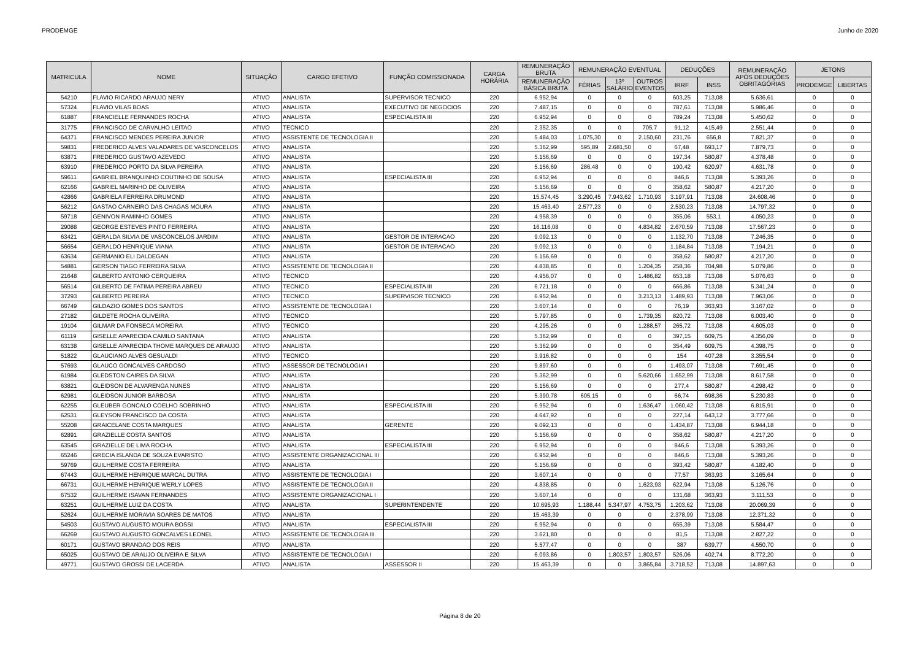PRODEMGE Junho de 2020
| MATRICULA | NOME | SITUAÇÃO | CARGO EFETIVO | FUNÇÃO COMISSIONADA | CARGA HORÁRIA | REMUNERAÇÃO BRUTA | REMUNERAÇÃO EVENTUAL | | | DEDUÇÕES | | REMUNERAÇÃO APÓS DEDUÇÕES OBRITAGÓRIAS | JETONS | |
| --- | --- | --- | --- | --- | --- | --- | --- | --- | --- | --- | --- | --- | --- | --- |
| | | | | | | REMUNERAÇÃO BÁSICA BRUTA | FÉRIAS | 13º SALÁRIO | OUTROS EVENTOS | IRRF | INSS | | PRODEMGE | LIBERTAS |
| 54210 | FLAVIO RICARDO ARAUJO NERY | ATIVO | ANALISTA | SUPERVISOR TECNICO | 220 | 6.952,94 | 0 | 0 | 0 | 603,25 | 713,08 | 5.636,61 | 0 | 0 |
| 57324 | FLAVIO VILAS BOAS | ATIVO | ANALISTA | EXECUTIVO DE NEGOCIOS | 220 | 7.487,15 | 0 | 0 | 0 | 787,61 | 713,08 | 5.986,46 | 0 | 0 |
| 61887 | FRANCIELLE FERNANDES ROCHA | ATIVO | ANALISTA | ESPECIALISTA III | 220 | 6.952,94 | 0 | 0 | 0 | 789,24 | 713,08 | 5.450,62 | 0 | 0 |
| 31775 | FRANCISCO DE CARVALHO LEITAO | ATIVO | TECNICO | | 220 | 2.352,35 | 0 | 0 | 705,7 | 91,12 | 415,49 | 2.551,44 | 0 | 0 |
| 64371 | FRANCISCO MENDES PEREIRA JUNIOR | ATIVO | ASSISTENTE DE TECNOLOGIA II | | 220 | 5.484,03 | 1.075,30 | 0 | 2.150,60 | 231,76 | 656,8 | 7.821,37 | 0 | 0 |
| 59831 | FREDERICO ALVES VALADARES DE VASCONCELOS | ATIVO | ANALISTA | | 220 | 5.362,99 | 595,89 | 2.681,50 | 0 | 67,48 | 693,17 | 7.879,73 | 0 | 0 |
| 63871 | FREDERICO GUSTAVO AZEVEDO | ATIVO | ANALISTA | | 220 | 5.156,69 | 0 | 0 | 0 | 197,34 | 580,87 | 4.378,48 | 0 | 0 |
| 63910 | FREDERICO PORTO DA SILVA PEREIRA | ATIVO | ANALISTA | | 220 | 5.156,69 | 286,48 | 0 | 0 | 190,42 | 620,97 | 4.631,78 | 0 | 0 |
| 59611 | GABRIEL BRANQUINHO COUTINHO DE SOUSA | ATIVO | ANALISTA | ESPECIALISTA III | 220 | 6.952,94 | 0 | 0 | 0 | 846,6 | 713,08 | 5.393,26 | 0 | 0 |
| 62166 | GABRIEL MARINHO DE OLIVEIRA | ATIVO | ANALISTA | | 220 | 5.156,69 | 0 | 0 | 0 | 358,62 | 580,87 | 4.217,20 | 0 | 0 |
| 42866 | GABRIELA FERREIRA DRUMOND | ATIVO | ANALISTA | | 220 | 15.574,45 | 3.290,45 | 7.943,62 | 1.710,93 | 3.197,91 | 713,08 | 24.608,46 | 0 | 0 |
| 56212 | GASTAO CARNEIRO DAS CHAGAS MOURA | ATIVO | ANALISTA | | 220 | 15.463,40 | 2.577,23 | 0 | 0 | 2.530,23 | 713,08 | 14.797,32 | 0 | 0 |
| 59718 | GENIVON RAMINHO GOMES | ATIVO | ANALISTA | | 220 | 4.958,39 | 0 | 0 | 0 | 355,06 | 553,1 | 4.050,23 | 0 | 0 |
| 29088 | GEORGE ESTEVES PINTO FERREIRA | ATIVO | ANALISTA | | 220 | 16.116,08 | 0 | 0 | 4.834,82 | 2.670,59 | 713,08 | 17.567,23 | 0 | 0 |
| 63421 | GERALDA SILVIA DE VASCONCELOS JARDIM | ATIVO | ANALISTA | GESTOR DE INTERACAO | 220 | 9.092,13 | 0 | 0 | 0 | 1.132,70 | 713,08 | 7.246,35 | 0 | 0 |
| 56654 | GERALDO HENRIQUE VIANA | ATIVO | ANALISTA | GESTOR DE INTERACAO | 220 | 9.092,13 | 0 | 0 | 0 | 1.184,84 | 713,08 | 7.194,21 | 0 | 0 |
| 63634 | GERMANIO ELI DALDEGAN | ATIVO | ANALISTA | | 220 | 5.156,69 | 0 | 0 | 0 | 358,62 | 580,87 | 4.217,20 | 0 | 0 |
| 54881 | GERSON TIAGO FERREIRA SILVA | ATIVO | ASSISTENTE DE TECNOLOGIA II | | 220 | 4.838,85 | 0 | 0 | 1.204,35 | 258,36 | 704,98 | 5.079,86 | 0 | 0 |
| 21648 | GILBERTO ANTONIO CERQUEIRA | ATIVO | TECNICO | | 220 | 4.956,07 | 0 | 0 | 1.486,82 | 653,18 | 713,08 | 5.076,63 | 0 | 0 |
| 56514 | GILBERTO DE FATIMA PEREIRA ABREU | ATIVO | TECNICO | ESPECIALISTA III | 220 | 6.721,18 | 0 | 0 | 0 | 666,86 | 713,08 | 5.341,24 | 0 | 0 |
| 37293 | GILBERTO PEREIRA | ATIVO | TECNICO | SUPERVISOR TECNICO | 220 | 6.952,94 | 0 | 0 | 3.213,13 | 1.489,93 | 713,08 | 7.963,06 | 0 | 0 |
| 66749 | GILDAZIO GOMES DOS SANTOS | ATIVO | ASSISTENTE DE TECNOLOGIA I | | 220 | 3.607,14 | 0 | 0 | 0 | 76,19 | 363,93 | 3.167,02 | 0 | 0 |
| 27182 | GILDETE ROCHA OLIVEIRA | ATIVO | TECNICO | | 220 | 5.797,85 | 0 | 0 | 1.739,35 | 820,72 | 713,08 | 6.003,40 | 0 | 0 |
| 19104 | GILMAR DA FONSECA MOREIRA | ATIVO | TECNICO | | 220 | 4.295,26 | 0 | 0 | 1.288,57 | 265,72 | 713,08 | 4.605,03 | 0 | 0 |
| 61119 | GISELLE APARECIDA CAMILO SANTANA | ATIVO | ANALISTA | | 220 | 5.362,99 | 0 | 0 | 0 | 397,15 | 609,75 | 4.356,09 | 0 | 0 |
| 63138 | GISELLE APARECIDA THOME MARQUES DE ARAUJO | ATIVO | ANALISTA | | 220 | 5.362,99 | 0 | 0 | 0 | 354,49 | 609,75 | 4.398,75 | 0 | 0 |
| 51822 | GLAUCIANO ALVES GESUALDI | ATIVO | TECNICO | | 220 | 3.916,82 | 0 | 0 | 0 | 154 | 407,28 | 3.355,54 | 0 | 0 |
| 57693 | GLAUCO GONCALVES CARDOSO | ATIVO | ASSESSOR DE TECNOLOGIA I | | 220 | 9.897,60 | 0 | 0 | 0 | 1.493,07 | 713,08 | 7.691,45 | 0 | 0 |
| 61984 | GLEDSTON CAIRES DA SILVA | ATIVO | ANALISTA | | 220 | 5.362,99 | 0 | 0 | 5.620,66 | 1.652,99 | 713,08 | 8.617,58 | 0 | 0 |
| 63821 | GLEIDSON DE ALVARENGA NUNES | ATIVO | ANALISTA | | 220 | 5.156,69 | 0 | 0 | 0 | 277,4 | 580,87 | 4.298,42 | 0 | 0 |
| 62981 | GLEIDSON JUNIOR BARBOSA | ATIVO | ANALISTA | | 220 | 5.390,78 | 605,15 | 0 | 0 | 66,74 | 698,36 | 5.230,83 | 0 | 0 |
| 62255 | GLEUBER GONCALO COELHO SOBRINHO | ATIVO | ANALISTA | ESPECIALISTA III | 220 | 6.952,94 | 0 | 0 | 1.636,47 | 1.060,42 | 713,08 | 6.815,91 | 0 | 0 |
| 62531 | GLEYSON FRANCISCO DA COSTA | ATIVO | ANALISTA | | 220 | 4.647,92 | 0 | 0 | 0 | 227,14 | 643,12 | 3.777,66 | 0 | 0 |
| 55208 | GRAICELANE COSTA MARQUES | ATIVO | ANALISTA | GERENTE | 220 | 9.092,13 | 0 | 0 | 0 | 1.434,87 | 713,08 | 6.944,18 | 0 | 0 |
| 62891 | GRAZIELLE COSTA SANTOS | ATIVO | ANALISTA | | 220 | 5.156,69 | 0 | 0 | 0 | 358,62 | 580,87 | 4.217,20 | 0 | 0 |
| 63545 | GRAZIELLE DE LIMA ROCHA | ATIVO | ANALISTA | ESPECIALISTA III | 220 | 6.952,94 | 0 | 0 | 0 | 846,6 | 713,08 | 5.393,26 | 0 | 0 |
| 65246 | GRECIA ISLANDA DE SOUZA EVARISTO | ATIVO | ASSISTENTE ORGANIZACIONAL III | | 220 | 6.952,94 | 0 | 0 | 0 | 846,6 | 713,08 | 5.393,26 | 0 | 0 |
| 59769 | GUILHERME COSTA FERREIRA | ATIVO | ANALISTA | | 220 | 5.156,69 | 0 | 0 | 0 | 393,42 | 580,87 | 4.182,40 | 0 | 0 |
| 67443 | GUILHERME HENRIQUE MARCAL DUTRA | ATIVO | ASSISTENTE DE TECNOLOGIA I | | 220 | 3.607,14 | 0 | 0 | 0 | 77,57 | 363,93 | 3.165,64 | 0 | 0 |
| 66731 | GUILHERME HENRIQUE WERLY LOPES | ATIVO | ASSISTENTE DE TECNOLOGIA II | | 220 | 4.838,85 | 0 | 0 | 1.623,93 | 622,94 | 713,08 | 5.126,76 | 0 | 0 |
| 67532 | GUILHERME ISAVAN FERNANDES | ATIVO | ASSISTENTE ORGANIZACIONAL I | | 220 | 3.607,14 | 0 | 0 | 0 | 131,68 | 363,93 | 3.111,53 | 0 | 0 |
| 63251 | GUILHERME LUIZ DA COSTA | ATIVO | ANALISTA | SUPERINTENDENTE | 220 | 10.695,93 | 1.188,44 | 5.347,97 | 4.753,75 | 1.203,62 | 713,08 | 20.069,39 | 0 | 0 |
| 52624 | GUILHERME MORAVIA SOARES DE MATOS | ATIVO | ANALISTA | | 220 | 15.463,39 | 0 | 0 | 0 | 2.378,99 | 713,08 | 12.371,32 | 0 | 0 |
| 54503 | GUSTAVO AUGUSTO MOURA BOSSI | ATIVO | ANALISTA | ESPECIALISTA III | 220 | 6.952,94 | 0 | 0 | 0 | 655,39 | 713,08 | 5.584,47 | 0 | 0 |
| 66269 | GUSTAVO AUGUSTO GONCALVES LEONEL | ATIVO | ASSISTENTE DE TECNOLOGIA III | | 220 | 3.621,80 | 0 | 0 | 0 | 81,5 | 713,08 | 2.827,22 | 0 | 0 |
| 60171 | GUSTAVO BRANDAO DOS REIS | ATIVO | ANALISTA | | 220 | 5.577,47 | 0 | 0 | 0 | 387 | 639,77 | 4.550,70 | 0 | 0 |
| 65025 | GUSTAVO DE ARAUJO OLIVEIRA E SILVA | ATIVO | ASSISTENTE DE TECNOLOGIA I | | 220 | 6.093,86 | 0 | 1.803,57 | 1.803,57 | 526,06 | 402,74 | 8.772,20 | 0 | 0 |
| 49771 | GUSTAVO GROSSI DE LACERDA | ATIVO | ANALISTA | ASSESSOR II | 220 | 15.463,39 | 0 | 0 | 3.865,84 | 3.718,52 | 713,08 | 14.897,63 | 0 | 0 |
Página 8 de 20